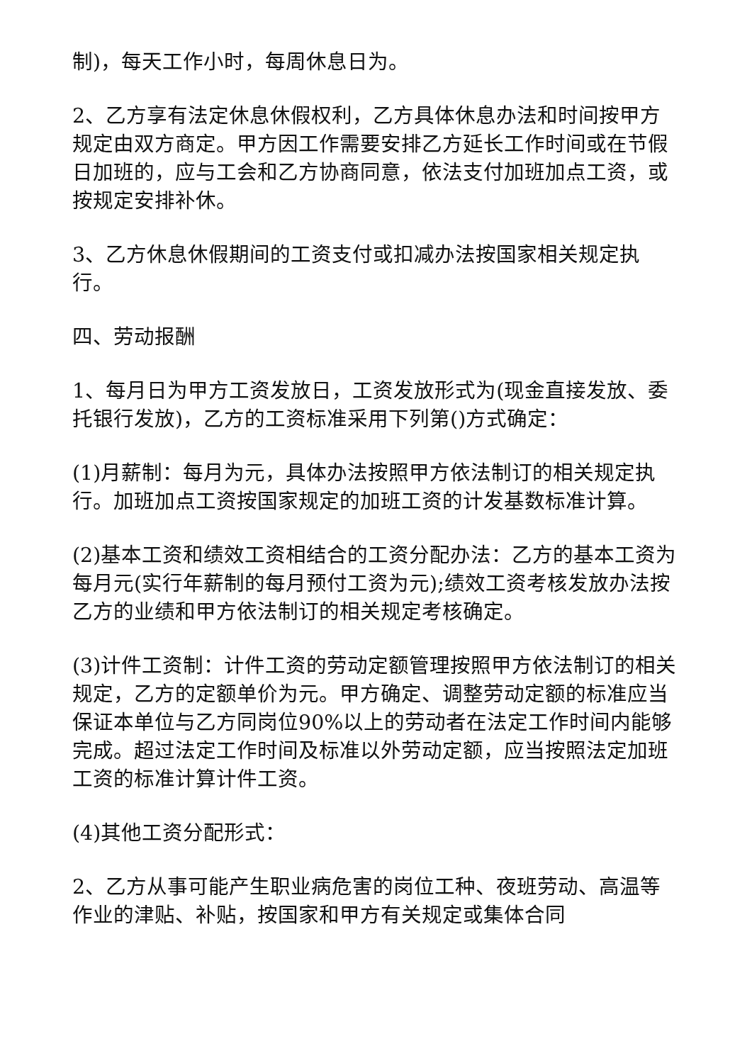制)，每天工作小时，每周休息日为。
2、乙方享有法定休息休假权利，乙方具体休息办法和时间按甲方规定由双方商定。甲方因工作需要安排乙方延长工作时间或在节假日加班的，应与工会和乙方协商同意，依法支付加班加点工资，或按规定安排补休。
3、乙方休息休假期间的工资支付或扣减办法按国家相关规定执行。
四、劳动报酬
1、每月日为甲方工资发放日，工资发放形式为(现金直接发放、委托银行发放)，乙方的工资标准采用下列第()方式确定：
(1)月薪制：每月为元，具体办法按照甲方依法制订的相关规定执行。加班加点工资按国家规定的加班工资的计发基数标准计算。
(2)基本工资和绩效工资相结合的工资分配办法：乙方的基本工资为每月元(实行年薪制的每月预付工资为元);绩效工资考核发放办法按乙方的业绩和甲方依法制订的相关规定考核确定。
(3)计件工资制：计件工资的劳动定额管理按照甲方依法制订的相关规定，乙方的定额单价为元。甲方确定、调整劳动定额的标准应当保证本单位与乙方同岗位90%以上的劳动者在法定工作时间内能够完成。超过法定工作时间及标准以外劳动定额，应当按照法定加班工资的标准计算计件工资。
(4)其他工资分配形式：
2、乙方从事可能产生职业病危害的岗位工种、夜班劳动、高温等作业的津贴、补贴，按国家和甲方有关规定或集体合同